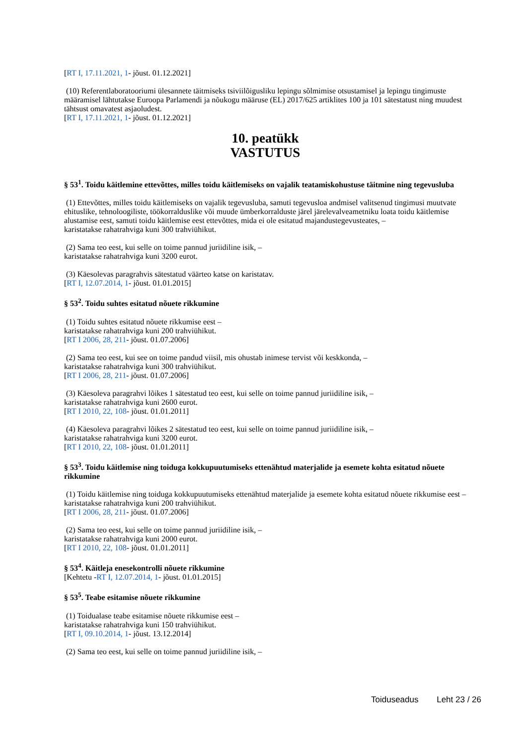[RT I, 17.11.2021, 1- jõust. 01.12.2021]
(10) Referentlaboratooriumi ülesannete täitmiseks tsiviilõigusliku lepingu sõlmimise otsustamisel ja lepingu tingimuste määramisel lähtutakse Euroopa Parlamendi ja nõukogu määruse (EL) 2017/625 artiklites 100 ja 101 sätestatust ning muudest tähtsust omavatest asjaoludest.
[RT I, 17.11.2021, 1- jõust. 01.12.2021]
10. peatükk
VASTUTUS
§ 53<sup>1</sup>. Toidu käitlemine ettevõttes, milles toidu käitlemiseks on vajalik teatamiskohustuse täitmine ning tegevusluba
(1) Ettevõttes, milles toidu käitlemiseks on vajalik tegevusluba, samuti tegevusloa andmisel valitsenud tingimusi muutvate ehituslike, tehnoloogiliste, töökorralduslike või muude ümberkorralduste järel järelevalveametniku loata toidu käitlemise alustamise eest, samuti toidu käitlemise eest ettevõttes, mida ei ole esitatud majandustegevusteates, –
karistatakse rahatrahviga kuni 300 trahviühikut.
(2) Sama teo eest, kui selle on toime pannud juriidiline isik, –
karistatakse rahatrahviga kuni 3200 eurot.
(3) Käesolevas paragrahvis sätestatud väärteo katse on karistatav.
[RT I, 12.07.2014, 1- jõust. 01.01.2015]
§ 53<sup>2</sup>. Toidu suhtes esitatud nõuete rikkumine
(1) Toidu suhtes esitatud nõuete rikkumise eest –
karistatakse rahatrahviga kuni 200 trahviühikut.
[RT I 2006, 28, 211- jõust. 01.07.2006]
(2) Sama teo eest, kui see on toime pandud viisil, mis ohustab inimese tervist või keskkonda, –
karistatakse rahatrahviga kuni 300 trahviühikut.
[RT I 2006, 28, 211- jõust. 01.07.2006]
(3) Käesoleva paragrahvi lõikes 1 sätestatud teo eest, kui selle on toime pannud juriidiline isik, –
karistatakse rahatrahviga kuni 2600 eurot.
[RT I 2010, 22, 108- jõust. 01.01.2011]
(4) Käesoleva paragrahvi lõikes 2 sätestatud teo eest, kui selle on toime pannud juriidiline isik, –
karistatakse rahatrahviga kuni 3200 eurot.
[RT I 2010, 22, 108- jõust. 01.01.2011]
§ 53<sup>3</sup>. Toidu käitlemise ning toiduga kokkupuutumiseks ettenähtud materjalide ja esemete kohta esitatud nõuete rikkumine
(1) Toidu käitlemise ning toiduga kokkupuutumiseks ettenähtud materjalide ja esemete kohta esitatud nõuete rikkumise eest –
karistatakse rahatrahviga kuni 200 trahviühikut.
[RT I 2006, 28, 211- jõust. 01.07.2006]
(2) Sama teo eest, kui selle on toime pannud juriidiline isik, –
karistatakse rahatrahviga kuni 2000 eurot.
[RT I 2010, 22, 108- jõust. 01.01.2011]
§ 53<sup>4</sup>. Käitleja enesekontrolli nõuete rikkumine
[Kehtetu -RT I, 12.07.2014, 1- jõust. 01.01.2015]
§ 53<sup>5</sup>. Teabe esitamise nõuete rikkumine
(1) Toidualase teabe esitamise nõuete rikkumise eest –
karistatakse rahatrahviga kuni 150 trahviühikut.
[RT I, 09.10.2014, 1- jõust. 13.12.2014]
(2) Sama teo eest, kui selle on toime pannud juriidiline isik, –
Toiduseadus Leht 23 / 26